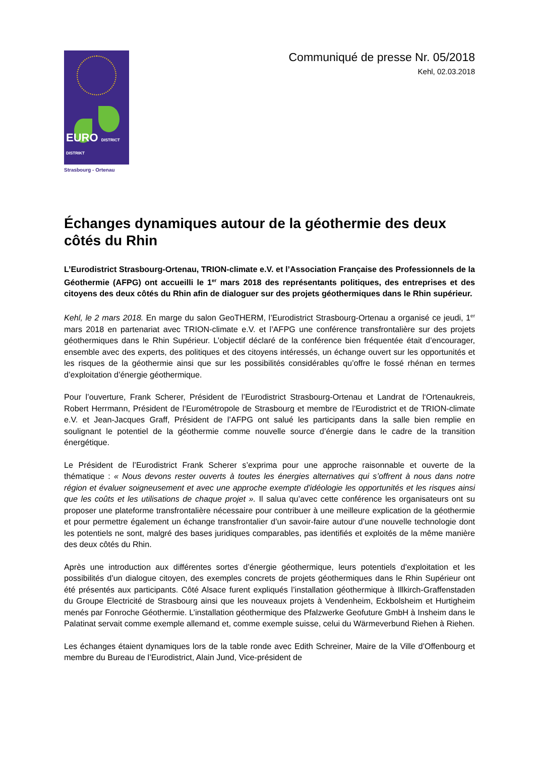EURO DISTRICT DISTRIKT
Strasbourg - Ortenau
Communiqué de presse Nr. 05/2018
Kehl, 02.03.2018
Échanges dynamiques autour de la géothermie des deux côtés du Rhin
L’Eurodistrict Strasbourg-Ortenau, TRION-climate e.V. et l’Association Française des Professionnels de la Géothermie (AFPG) ont accueilli le 1<sup>er</sup> mars 2018 des représentants politiques, des entreprises et des citoyens des deux côtés du Rhin afin de dialoguer sur des projets géothermiques dans le Rhin supérieur.
Kehl, le 2 mars 2018. En marge du salon GeoTHERM, l’Eurodistrict Strasbourg-Ortenau a organisé ce jeudi, 1<sup>er</sup> mars 2018 en partenariat avec TRION-climate e.V. et l’AFPG une conférence transfrontalière sur des projets géothermiques dans le Rhin Supérieur. L’objectif déclaré de la conférence bien fréquentée était d’encourager, ensemble avec des experts, des politiques et des citoyens intéressés, un échange ouvert sur les opportunités et les risques de la géothermie ainsi que sur les possibilités considérables qu’offre le fossé rhénan en termes d’exploitation d’énergie géothermique.
Pour l’ouverture, Frank Scherer, Président de l’Eurodistrict Strasbourg-Ortenau et Landrat de l‘Ortenaukreis, Robert Herrmann, Président de l’Eurométropole de Strasbourg et membre de l’Eurodistrict et de TRION-climate e.V. et Jean-Jacques Graff, Président de l’AFPG ont salué les participants dans la salle bien remplie en soulignant le potentiel de la géothermie comme nouvelle source d’énergie dans le cadre de la transition énergétique.
Le Président de l’Eurodistrict Frank Scherer s’exprima pour une approche raisonnable et ouverte de la thématique : « Nous devons rester ouverts à toutes les énergies alternatives qui s’offrent à nous dans notre région et évaluer soigneusement et avec une approche exempte d'idéologie les opportunités et les risques ainsi que les coûts et les utilisations de chaque projet ». Il salua qu’avec cette conférence les organisateurs ont su proposer une plateforme transfrontalière nécessaire pour contribuer à une meilleure explication de la géothermie et pour permettre également un échange transfrontalier d’un savoir-faire autour d’une nouvelle technologie dont les potentiels ne sont, malgré des bases juridiques comparables, pas identifiés et exploités de la même manière des deux côtés du Rhin.
Après une introduction aux différentes sortes d’énergie géothermique, leurs potentiels d’exploitation et les possibilités d’un dialogue citoyen, des exemples concrets de projets géothermiques dans le Rhin Supérieur ont été présentés aux participants. Côté Alsace furent expliqués l’installation géothermique à Illkirch-Graffenstaden du Groupe Electricité de Strasbourg ainsi que les nouveaux projets à Vendenheim, Eckbolsheim et Hurtigheim menés par Fonroche Géothermie. L’installation géothermique des Pfalzwerke Geofuture GmbH à Insheim dans le Palatinat servait comme exemple allemand et, comme exemple suisse, celui du Wärmeverbund Riehen à Riehen.
Les échanges étaient dynamiques lors de la table ronde avec Edith Schreiner, Maire de la Ville d’Offenbourg et membre du Bureau de l’Eurodistrict, Alain Jund, Vice-président de